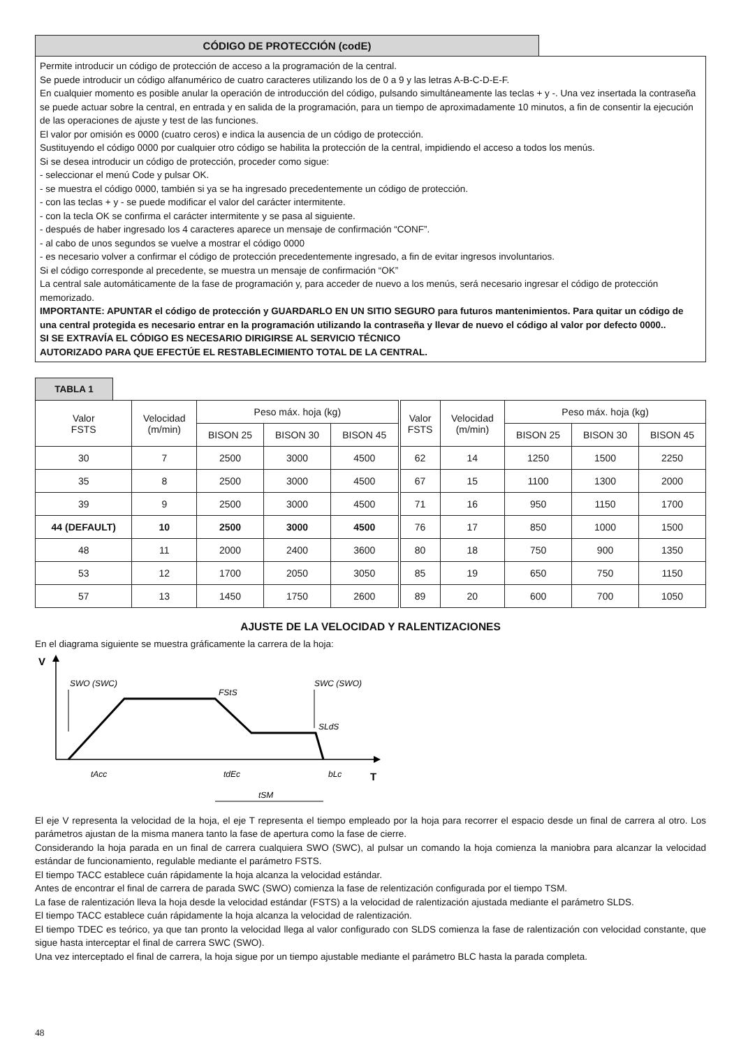CÓDIGO DE PROTECCIÓN (codE)
Permite introducir un código de protección de acceso a la programación de la central.
Se puede introducir un código alfanumérico de cuatro caracteres utilizando los de 0 a 9 y las letras A-B-C-D-E-F.
En cualquier momento es posible anular la operación de introducción del código, pulsando simultáneamente las teclas + y -. Una vez insertada la contraseña se puede actuar sobre la central, en entrada y en salida de la programación, para un tiempo de aproximadamente 10 minutos, a fin de consentir la ejecución de las operaciones de ajuste y test de las funciones.
El valor por omisión es 0000 (cuatro ceros) e indica la ausencia de un código de protección.
Sustituyendo el código 0000 por cualquier otro código se habilita la protección de la central, impidiendo el acceso a todos los menús.
Si se desea introducir un código de protección, proceder como sigue:
- seleccionar el menú Code y pulsar OK.
- se muestra el código 0000, también si ya se ha ingresado precedentemente un código de protección.
- con las teclas + y - se puede modificar el valor del carácter intermitente.
- con la tecla OK se confirma el carácter intermitente y se pasa al siguiente.
- después de haber ingresado los 4 caracteres aparece un mensaje de confirmación “CONF”.
- al cabo de unos segundos se vuelve a mostrar el código 0000
- es necesario volver a confirmar el código de protección precedentemente ingresado, a fin de evitar ingresos involuntarios.
Si el código corresponde al precedente, se muestra un mensaje de confirmación “OK”
La central sale automáticamente de la fase de programación y, para acceder de nuevo a los menús, será necesario ingresar el código de protección memorizado.
IMPORTANTE: APUNTAR el código de protección y GUARDARLO EN UN SITIO SEGURO para futuros mantenimientos. Para quitar un código de una central protegida es necesario entrar en la programación utilizando la contraseña y llevar de nuevo el código al valor por defecto 0000..
SI SE EXTRAVÍA EL CÓDIGO ES NECESARIO DIRIGIRSE AL SERVICIO TÉCNICO
AUTORIZADO PARA QUE EFECTÚE EL RESTABLECIMIENTO TOTAL DE LA CENTRAL.
TABLA 1
| Valor FSTS | Velocidad (m/min) | Peso máx. hoja (kg) | | | Valor FSTS | Velocidad (m/min) | Peso máx. hoja (kg) | | |
| --- | --- | --- | --- | --- | --- | --- | --- | --- | --- |
| | | BISON 25 | BISON 30 | BISON 45 | | | BISON 25 | BISON 30 | BISON 45 |
| 30 | 7 | 2500 | 3000 | 4500 | 62 | 14 | 1250 | 1500 | 2250 |
| 35 | 8 | 2500 | 3000 | 4500 | 67 | 15 | 1100 | 1300 | 2000 |
| 39 | 9 | 2500 | 3000 | 4500 | 71 | 16 | 950 | 1150 | 1700 |
| 44 (DEFAULT) | 10 | 2500 | 3000 | 4500 | 76 | 17 | 850 | 1000 | 1500 |
| 48 | 11 | 2000 | 2400 | 3600 | 80 | 18 | 750 | 900 | 1350 |
| 53 | 12 | 1700 | 2050 | 3050 | 85 | 19 | 650 | 750 | 1150 |
| 57 | 13 | 1450 | 1750 | 2600 | 89 | 20 | 600 | 700 | 1050 |
AJUSTE DE LA VELOCIDAD Y RALENTIZACIONES
En el diagrama siguiente se muestra gráficamente la carrera de la hoja:
V
SWO (SWC)
SWC (SWO)
FStS
SLdS
tAcc
tdEc
bLc
T
tSM
El eje V representa la velocidad de la hoja, el eje T representa el tiempo empleado por la hoja para recorrer el espacio desde un final de carrera al otro. Los parámetros ajustan de la misma manera tanto la fase de apertura como la fase de cierre.
Considerando la hoja parada en un final de carrera cualquiera SWO (SWC), al pulsar un comando la hoja comienza la maniobra para alcanzar la velocidad estándar de funcionamiento, regulable mediante el parámetro FSTS.
El tiempo TACC establece cuán rápidamente la hoja alcanza la velocidad estándar.
Antes de encontrar el final de carrera de parada SWC (SWO) comienza la fase de relentización configurada por el tiempo TSM.
La fase de ralentización lleva la hoja desde la velocidad estándar (FSTS) a la velocidad de ralentización ajustada mediante el parámetro SLDS.
El tiempo TACC establece cuán rápidamente la hoja alcanza la velocidad de ralentización.
El tiempo TDEC es teórico, ya que tan pronto la velocidad llega al valor configurado con SLDS comienza la fase de ralentización con velocidad constante, que sigue hasta interceptar el final de carrera SWC (SWO).
Una vez interceptado el final de carrera, la hoja sigue por un tiempo ajustable mediante el parámetro BLC hasta la parada completa.
48